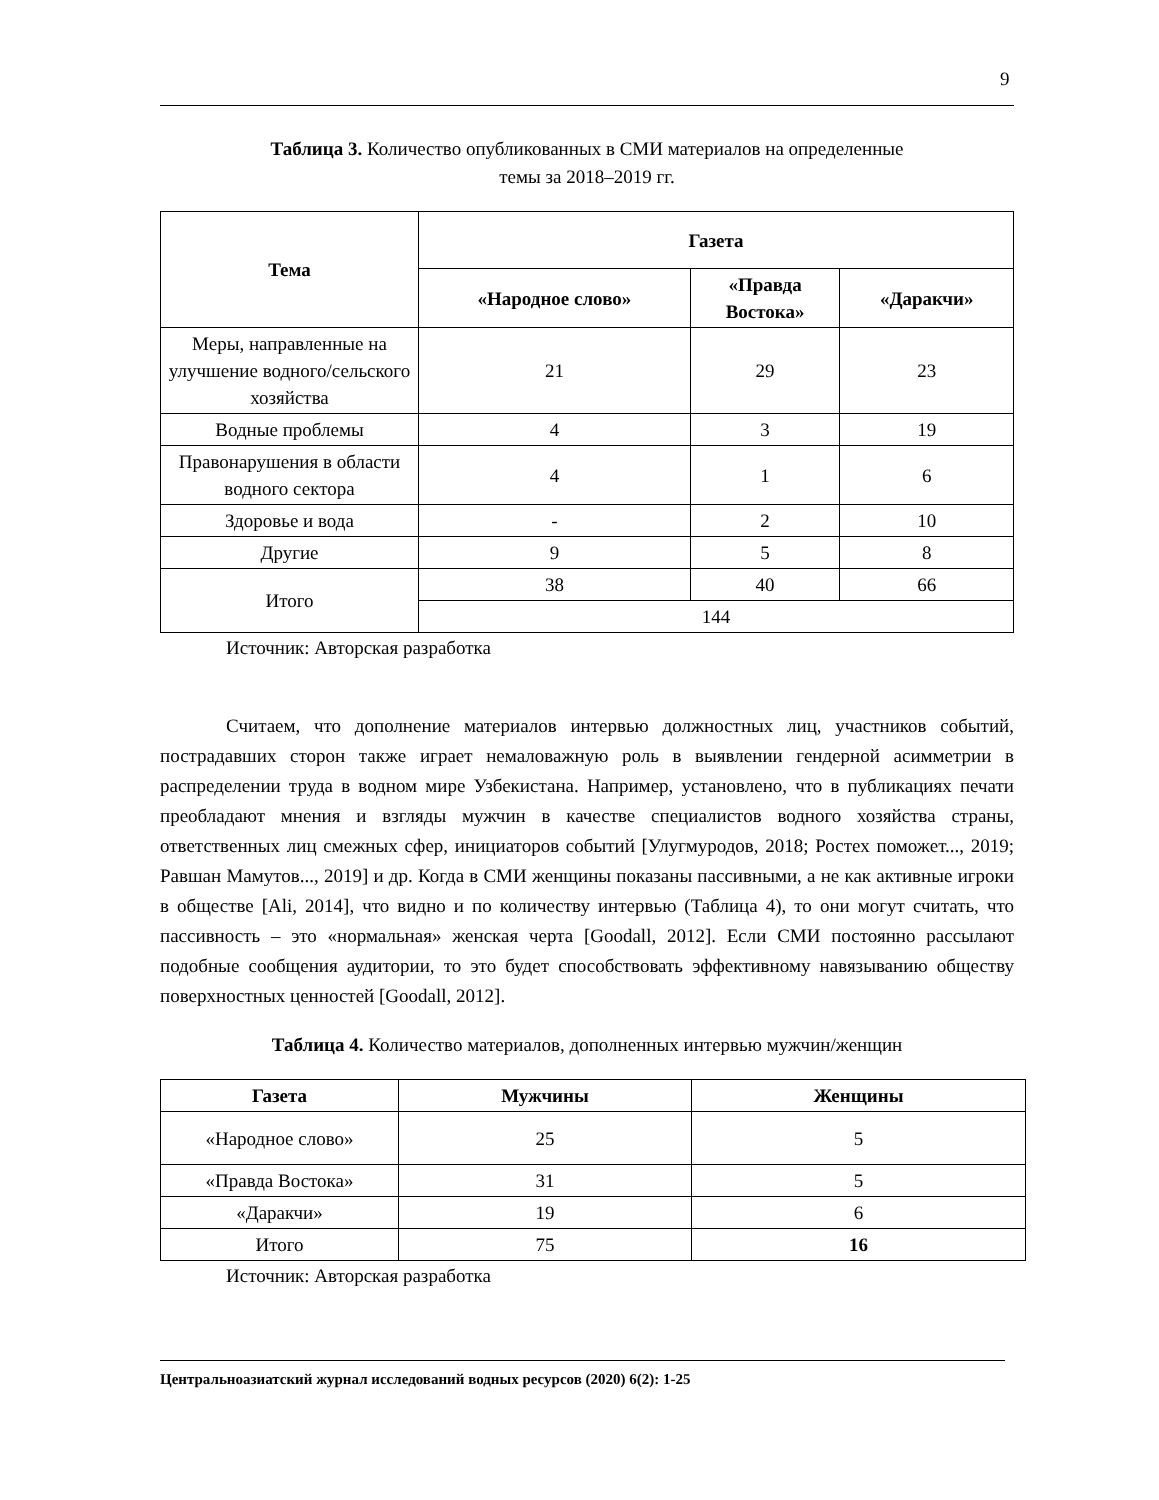9
Таблица 3. Количество опубликованных в СМИ материалов на определенные
темы за 2018–2019 гг.
| Тема | Газета | | |
| --- | --- | --- | --- |
| | «Народное слово» | «Правда Востока» | «Даракчи» |
| Меры, направленные на улучшение водного/сельского хозяйства | 21 | 29 | 23 |
| Водные проблемы | 4 | 3 | 19 |
| Правонарушения в области водного сектора | 4 | 1 | 6 |
| Здоровье и вода | - | 2 | 10 |
| Другие | 9 | 5 | 8 |
| Итого | 38 | 40 | 66 |
| | 144 | | |
Источник: Авторская разработка
Считаем, что дополнение материалов интервью должностных лиц, участников событий, пострадавших сторон также играет немаловажную роль в выявлении гендерной асимметрии в распределении труда в водном мире Узбекистана. Например, установлено, что в публикациях печати преобладают мнения и взгляды мужчин в качестве специалистов водного хозяйства страны, ответственных лиц смежных сфер, инициаторов событий [Улугмуродов, 2018; Ростех поможет..., 2019; Равшан Мамутов..., 2019] и др. Когда в СМИ женщины показаны пассивными, а не как активные игроки в обществе [Ali, 2014], что видно и по количеству интервью (Таблица 4), то они могут считать, что пассивность – это «нормальная» женская черта [Goodall, 2012]. Если СМИ постоянно рассылают подобные сообщения аудитории, то это будет способствовать эффективному навязыванию обществу поверхностных ценностей [Goodall, 2012].
Таблица 4. Количество материалов, дополненных интервью мужчин/женщин
| Газета | Мужчины | Женщины |
| --- | --- | --- |
| «Народное слово» | 25 | 5 |
| «Правда Востока» | 31 | 5 |
| «Даракчи» | 19 | 6 |
| Итого | 75 | 16 |
Источник: Авторская разработка
Центральноазиатский журнал исследований водных ресурсов (2020) 6(2): 1-25